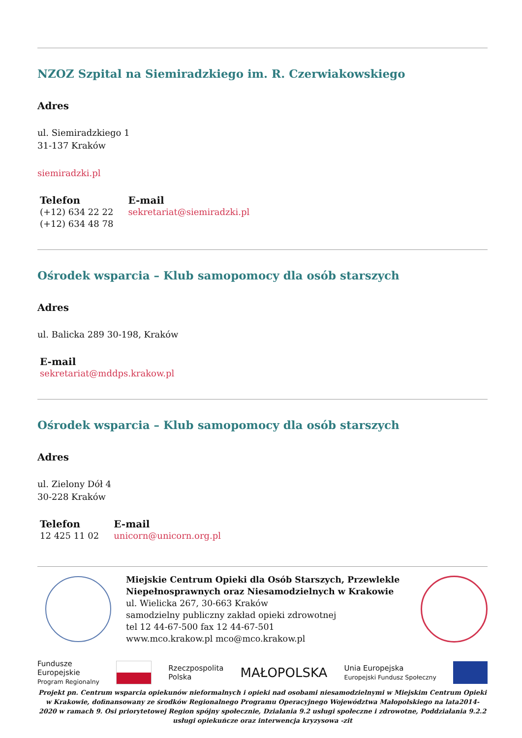NZOZ Szpital na Siemiradzkiego im. R. Czerwiakowskiego
Adres
ul. Siemiradzkiego 1
31-137 Kraków
siemiradzki.pl
Telefon
(+12) 634 22 22
(+12) 634 48 78
E-mail
sekretariat@siemiradzki.pl
Ośrodek wsparcia – Klub samopomocy dla osób starszych
Adres
ul. Balicka 289 30-198, Kraków
E-mail
sekretariat@mddps.krakow.pl
Ośrodek wsparcia – Klub samopomocy dla osób starszych
Adres
ul. Zielony Dół 4
30-228 Kraków
Telefon
12 425 11 02
E-mail
unicorn@unicorn.org.pl
Miejskie Centrum Opieki dla Osób Starszych, Przewlekle Niepełnosprawnych oraz Niesamodzielnych w Krakowie
ul. Wielicka 267, 30-663 Kraków
samodzielny publiczny zakład opieki zdrowotnej
tel 12 44-67-500 fax 12 44-67-501
www.mco.krakow.pl mco@mco.krakow.pl
Fundusze
Europejskie
Program Regionalny
Rzeczpospolita
Polska
MAŁOPOLSKA
Unia Europejska
Europejski Fundusz Społeczny
Projekt pn. Centrum wsparcia opiekunów nieformalnych i opieki nad osobami niesamodzielnymi w Miejskim Centrum Opieki w Krakowie, dofinansowany ze środków Regionalnego Programu Operacyjnego Województwa Małopolskiego na lata2014-2020 w ramach 9. Osi priorytetowej Region spójny społecznie, Działania 9.2 usługi społeczne i zdrowotne, Poddziałania 9.2.2 usługi opiekuńcze oraz interwencja kryzysowa -zit